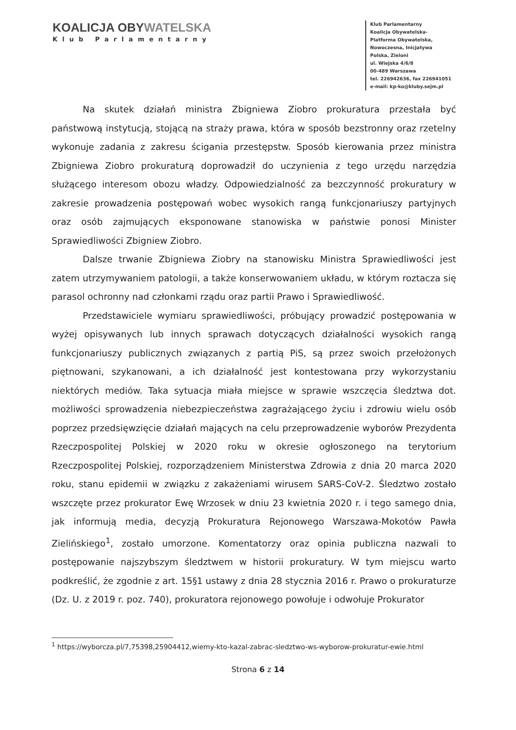KOALICJA OBYWATELSKA
Klub Parlamentarny
Klub Parlamentarny
Koalicja Obywatelska-
Platforma Obywatelska,
Nowoczesna, Inicjatywa
Polska, Zieloni
ul. Wiejska 4/6/8
00-489 Warszawa
tel. 226942636, fax 226941051
e-mail: kp-ko@kluby.sejm.pl
Na skutek działań ministra Zbigniewa Ziobro prokuratura przestała być państwową instytucją, stojącą na straży prawa, która w sposób bezstronny oraz rzetelny wykonuje zadania z zakresu ścigania przestępstw. Sposób kierowania przez ministra Zbigniewa Ziobro prokuraturą doprowadził do uczynienia z tego urzędu narzędzia służącego interesom obozu władzy. Odpowiedzialność za bezczynność prokuratury w zakresie prowadzenia postępowań wobec wysokich rangą funkcjonariuszy partyjnych oraz osób zajmujących eksponowane stanowiska w państwie ponosi Minister Sprawiedliwości Zbigniew Ziobro.
Dalsze trwanie Zbigniewa Ziobry na stanowisku Ministra Sprawiedliwości jest zatem utrzymywaniem patologii, a także konserwowaniem układu, w którym roztacza się parasol ochronny nad członkami rządu oraz partii Prawo i Sprawiedliwość.
Przedstawiciele wymiaru sprawiedliwości, próbujący prowadzić postępowania w wyżej opisywanych lub innych sprawach dotyczących działalności wysokich rangą funkcjonariuszy publicznych związanych z partią PiS, są przez swoich przełożonych piętnowani, szykanowani, a ich działalność jest kontestowana przy wykorzystaniu niektórych mediów. Taka sytuacja miała miejsce w sprawie wszczęcia śledztwa dot. możliwości sprowadzenia niebezpieczeństwa zagrażającego życiu i zdrowiu wielu osób poprzez przedsięwzięcie działań mających na celu przeprowadzenie wyborów Prezydenta Rzeczpospolitej Polskiej w 2020 roku w okresie ogłoszonego na terytorium Rzeczpospolitej Polskiej, rozporządzeniem Ministerstwa Zdrowia z dnia 20 marca 2020 roku, stanu epidemii w związku z zakażeniami wirusem SARS-CoV-2. Śledztwo zostało wszczęte przez prokurator Ewę Wrzosek w dniu 23 kwietnia 2020 r. i tego samego dnia, jak informują media, decyzją Prokuratura Rejonowego Warszawa-Mokotów Pawła Zielińskiego<sup>1</sup>, zostało umorzone. Komentatorzy oraz opinia publiczna nazwali to postępowanie najszybszym śledztwem w historii prokuratury. W tym miejscu warto podkreślić, że zgodnie z art. 15§1 ustawy z dnia 28 stycznia 2016 r. Prawo o prokuraturze (Dz. U. z 2019 r. poz. 740), prokuratora rejonowego powołuje i odwołuje Prokurator
<sup>1</sup> https://wyborcza.pl/7,75398,25904412,wiemy-kto-kazal-zabrac-sledztwo-ws-wyborow-prokuratur-ewie.html
Strona 6 z 14